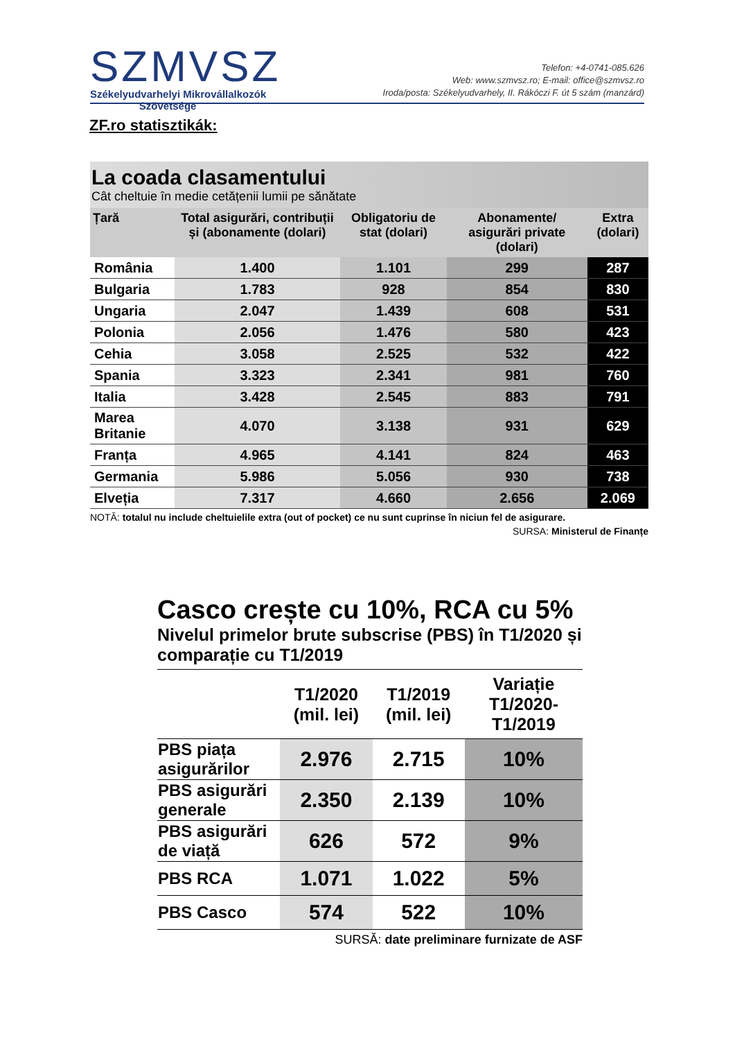SZMVSZ
Székelyudvarhelyi Mikrovállalkozók
Szövetsége
Telefon: +4-0741-085.626
Web: www.szmvsz.ro; E-mail: office@szmvsz.ro
Iroda/posta: Székelyudvarhely, II. Rákóczi F. út 5 szám (manzárd)
ZF.ro statisztikák:
La coada clasamentului
Cât cheltuie în medie cetățenii lumii pe sănătate
| Țară | Total asigurări, contribuții și (abonamente (dolari) | Obligatoriu de stat (dolari) | Abonamente/ asigurări private (dolari) | Extra (dolari) |
| --- | --- | --- | --- | --- |
| România | 1.400 | 1.101 | 299 | 287 |
| Bulgaria | 1.783 | 928 | 854 | 830 |
| Ungaria | 2.047 | 1.439 | 608 | 531 |
| Polonia | 2.056 | 1.476 | 580 | 423 |
| Cehia | 3.058 | 2.525 | 532 | 422 |
| Spania | 3.323 | 2.341 | 981 | 760 |
| Italia | 3.428 | 2.545 | 883 | 791 |
| Marea Britanie | 4.070 | 3.138 | 931 | 629 |
| Franța | 4.965 | 4.141 | 824 | 463 |
| Germania | 5.986 | 5.056 | 930 | 738 |
| Elveția | 7.317 | 4.660 | 2.656 | 2.069 |
NOTĂ: totalul nu include cheltuielile extra (out of pocket) ce nu sunt cuprinse în niciun fel de asigurare.
SURSA: Ministerul de Finanțe
Casco crește cu 10%, RCA cu 5%
Nivelul primelor brute subscrise (PBS) în T1/2020 și comparație cu T1/2019
| | T1/2020 (mil. lei) | T1/2019 (mil. lei) | Variație T1/2020-T1/2019 |
| --- | --- | --- | --- |
| PBS piața asigurărilor | 2.976 | 2.715 | 10% |
| PBS asigurări generale | 2.350 | 2.139 | 10% |
| PBS asigurări de viață | 626 | 572 | 9% |
| PBS RCA | 1.071 | 1.022 | 5% |
| PBS Casco | 574 | 522 | 10% |
SURSĂ: date preliminare furnizate de ASF